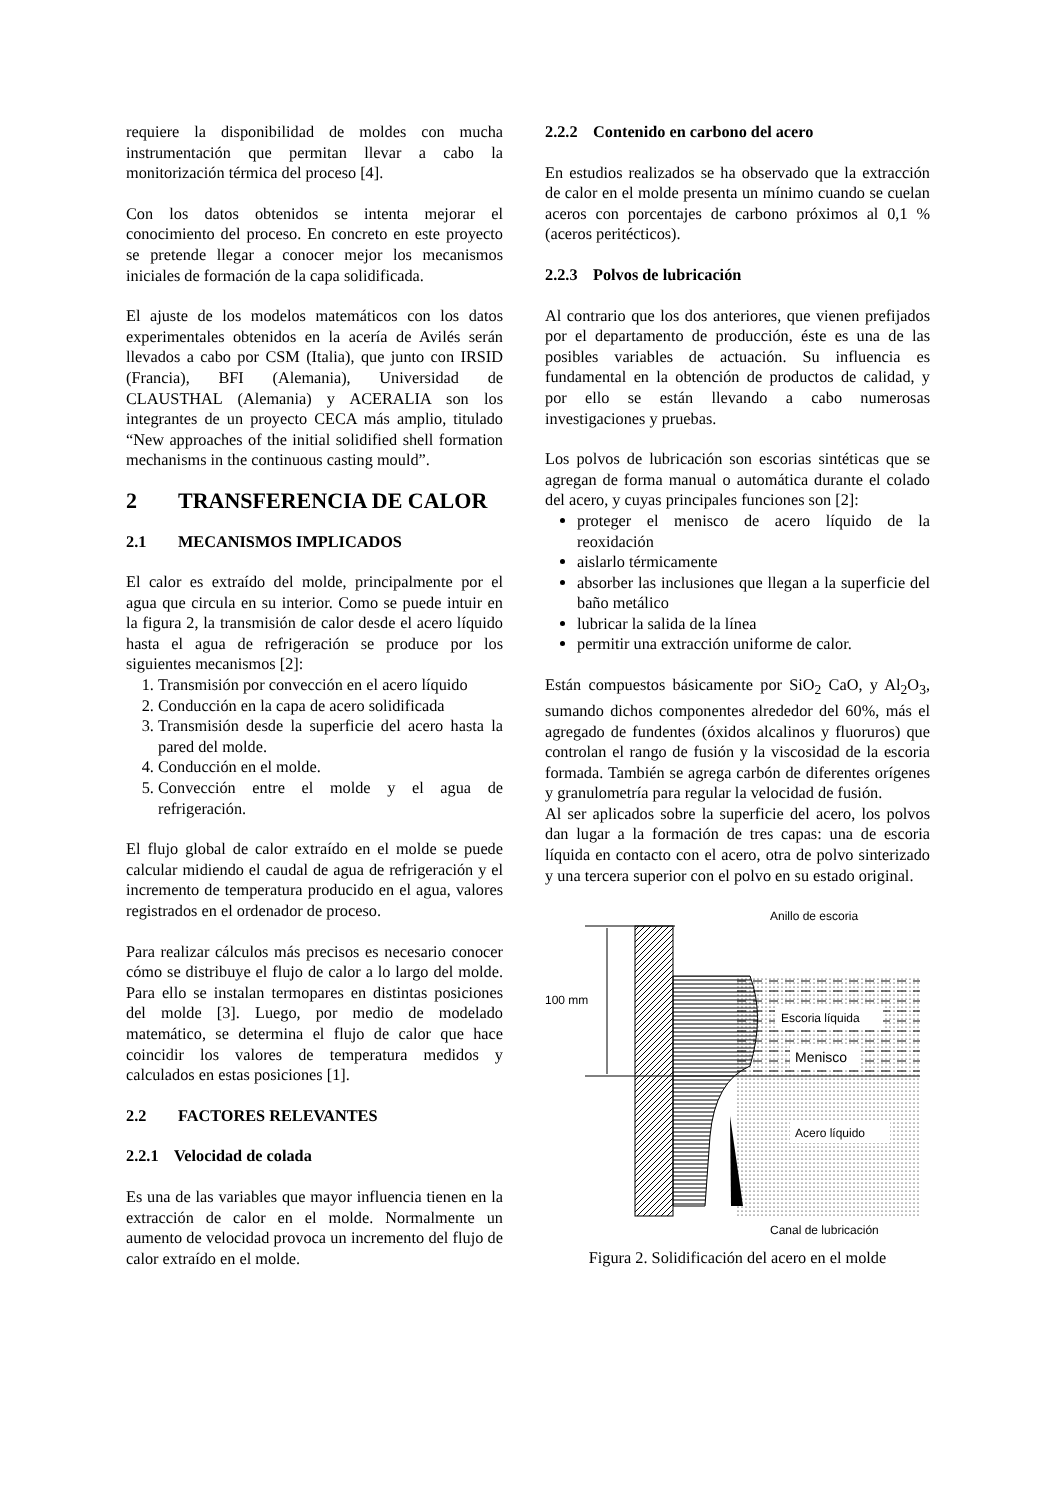requiere la disponibilidad de moldes con mucha instrumentación que permitan llevar a cabo la monitorización térmica del proceso [4].
Con los datos obtenidos se intenta mejorar el conocimiento del proceso. En concreto en este proyecto se pretende llegar a conocer mejor los mecanismos iniciales de formación de la capa solidificada.
El ajuste de los modelos matemáticos con los datos experimentales obtenidos en la acería de Avilés serán llevados a cabo por CSM (Italia), que junto con IRSID (Francia), BFI (Alemania), Universidad de CLAUSTHAL (Alemania) y ACERALIA son los integrantes de un proyecto CECA más amplio, titulado “New approaches of the initial solidified shell formation mechanisms in the continuous casting mould”.
2 TRANSFERENCIA DE CALOR
2.1 MECANISMOS IMPLICADOS
El calor es extraído del molde, principalmente por el agua que circula en su interior. Como se puede intuir en la figura 2, la transmisión de calor desde el acero líquido hasta el agua de refrigeración se produce por los siguientes mecanismos [2]:
1. Transmisión por convección en el acero líquido
2. Conducción en la capa de acero solidificada
3. Transmisión desde la superficie del acero hasta la pared del molde.
4. Conducción en el molde.
5. Convección entre el molde y el agua de refrigeración.
El flujo global de calor extraído en el molde se puede calcular midiendo el caudal de agua de refrigeración y el incremento de temperatura producido en el agua, valores registrados en el ordenador de proceso.
Para realizar cálculos más precisos es necesario conocer cómo se distribuye el flujo de calor a lo largo del molde. Para ello se instalan termopares en distintas posiciones del molde [3]. Luego, por medio de modelado matemático, se determina el flujo de calor que hace coincidir los valores de temperatura medidos y calculados en estas posiciones [1].
2.2 FACTORES RELEVANTES
2.2.1 Velocidad de colada
Es una de las variables que mayor influencia tienen en la extracción de calor en el molde. Normalmente un aumento de velocidad provoca un incremento del flujo de calor extraído en el molde.
2.2.2 Contenido en carbono del acero
En estudios realizados se ha observado que la extracción de calor en el molde presenta un mínimo cuando se cuelan aceros con porcentajes de carbono próximos al 0,1 % (aceros peritécticos).
2.2.3 Polvos de lubricación
Al contrario que los dos anteriores, que vienen prefijados por el departamento de producción, éste es una de las posibles variables de actuación. Su influencia es fundamental en la obtención de productos de calidad, y por ello se están llevando a cabo numerosas investigaciones y pruebas.
Los polvos de lubricación son escorias sintéticas que se agregan de forma manual o automática durante el colado del acero, y cuyas principales funciones son [2]:
proteger el menisco de acero líquido de la reoxidación
aislarlo térmicamente
absorber las inclusiones que llegan a la superficie del baño metálico
lubricar la salida de la línea
permitir una extracción uniforme de calor.
Están compuestos básicamente por SiO<sub>2</sub> CaO, y Al<sub>2</sub>O<sub>3</sub>, sumando dichos componentes alrededor del 60%, más el agregado de fundentes (óxidos alcalinos y fluoruros) que controlan el rango de fusión y la viscosidad de la escoria formada. También se agrega carbón de diferentes orígenes y granulometría para regular la velocidad de fusión.
Al ser aplicados sobre la superficie del acero, los polvos dan lugar a la formación de tres capas: una de escoria líquida en contacto con el acero, otra de polvo sinterizado y una tercera superior con el polvo en su estado original.
100 mm
Anillo de escoria
Escoria líquida
Menisco
Acero líquido
Canal de lubricación
Figura 2. Solidificación del acero en el molde